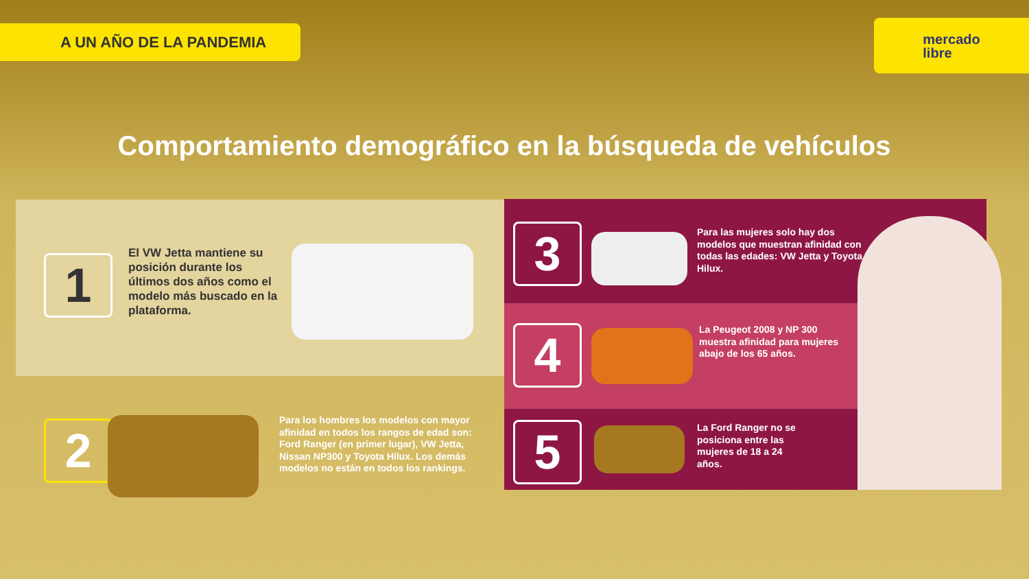A UN AÑO DE LA PANDEMIA
mercado
libre
Comportamiento demográfico en la búsqueda de vehículos
1
El VW Jetta mantiene su posición durante los últimos dos años como el modelo más buscado en la plataforma.
2
Para los hombres los modelos con mayor afinidad en todos los rangos de edad son: Ford Ranger (en primer lugar), VW Jetta, Nissan NP300 y Toyota Hilux. Los demás modelos no están en todos los rankings.
3
Para las mujeres solo hay dos modelos que muestran afinidad con todas las edades: VW Jetta y Toyota Hilux.
4
La Peugeot 2008 y NP 300 muestra afinidad para mujeres abajo de los 65 años.
5
La Ford Ranger no se posiciona entre las mujeres de 18 a 24 años.